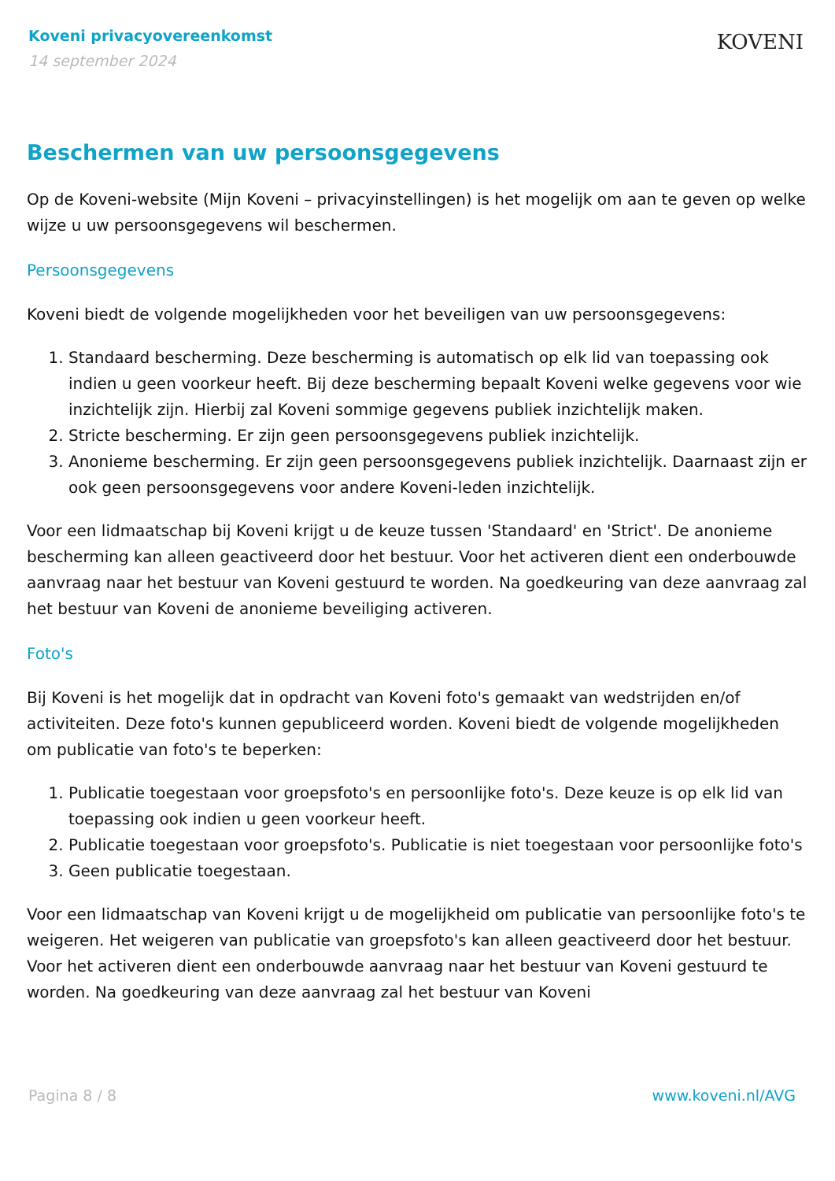Koveni privacyovereenkomst
14 september 2024
KOVENI
Beschermen van uw persoonsgegevens
Op de Koveni-website (Mijn Koveni – privacyinstellingen) is het mogelijk om aan te geven op welke wijze u uw persoonsgegevens wil beschermen.
Persoonsgegevens
Koveni biedt de volgende mogelijkheden voor het beveiligen van uw persoonsgegevens:
1. Standaard bescherming. Deze bescherming is automatisch op elk lid van toepassing ook indien u geen voorkeur heeft. Bij deze bescherming bepaalt Koveni welke gegevens voor wie inzichtelijk zijn. Hierbij zal Koveni sommige gegevens publiek inzichtelijk maken.
2. Stricte bescherming. Er zijn geen persoonsgegevens publiek inzichtelijk.
3. Anonieme bescherming. Er zijn geen persoonsgegevens publiek inzichtelijk. Daarnaast zijn er ook geen persoonsgegevens voor andere Koveni-leden inzichtelijk.
Voor een lidmaatschap bij Koveni krijgt u de keuze tussen 'Standaard' en 'Strict'. De anonieme bescherming kan alleen geactiveerd door het bestuur. Voor het activeren dient een onderbouwde aanvraag naar het bestuur van Koveni gestuurd te worden. Na goedkeuring van deze aanvraag zal het bestuur van Koveni de anonieme beveiliging activeren.
Foto's
Bij Koveni is het mogelijk dat in opdracht van Koveni foto's gemaakt van wedstrijden en/of activiteiten. Deze foto's kunnen gepubliceerd worden. Koveni biedt de volgende mogelijkheden om publicatie van foto's te beperken:
1. Publicatie toegestaan voor groepsfoto's en persoonlijke foto's. Deze keuze is op elk lid van toepassing ook indien u geen voorkeur heeft.
2. Publicatie toegestaan voor groepsfoto's. Publicatie is niet toegestaan voor persoonlijke foto's
3. Geen publicatie toegestaan.
Voor een lidmaatschap van Koveni krijgt u de mogelijkheid om publicatie van persoonlijke foto's te weigeren. Het weigeren van publicatie van groepsfoto's kan alleen geactiveerd door het bestuur. Voor het activeren dient een onderbouwde aanvraag naar het bestuur van Koveni gestuurd te worden. Na goedkeuring van deze aanvraag zal het bestuur van Koveni
Pagina 8 / 8 www.koveni.nl/AVG